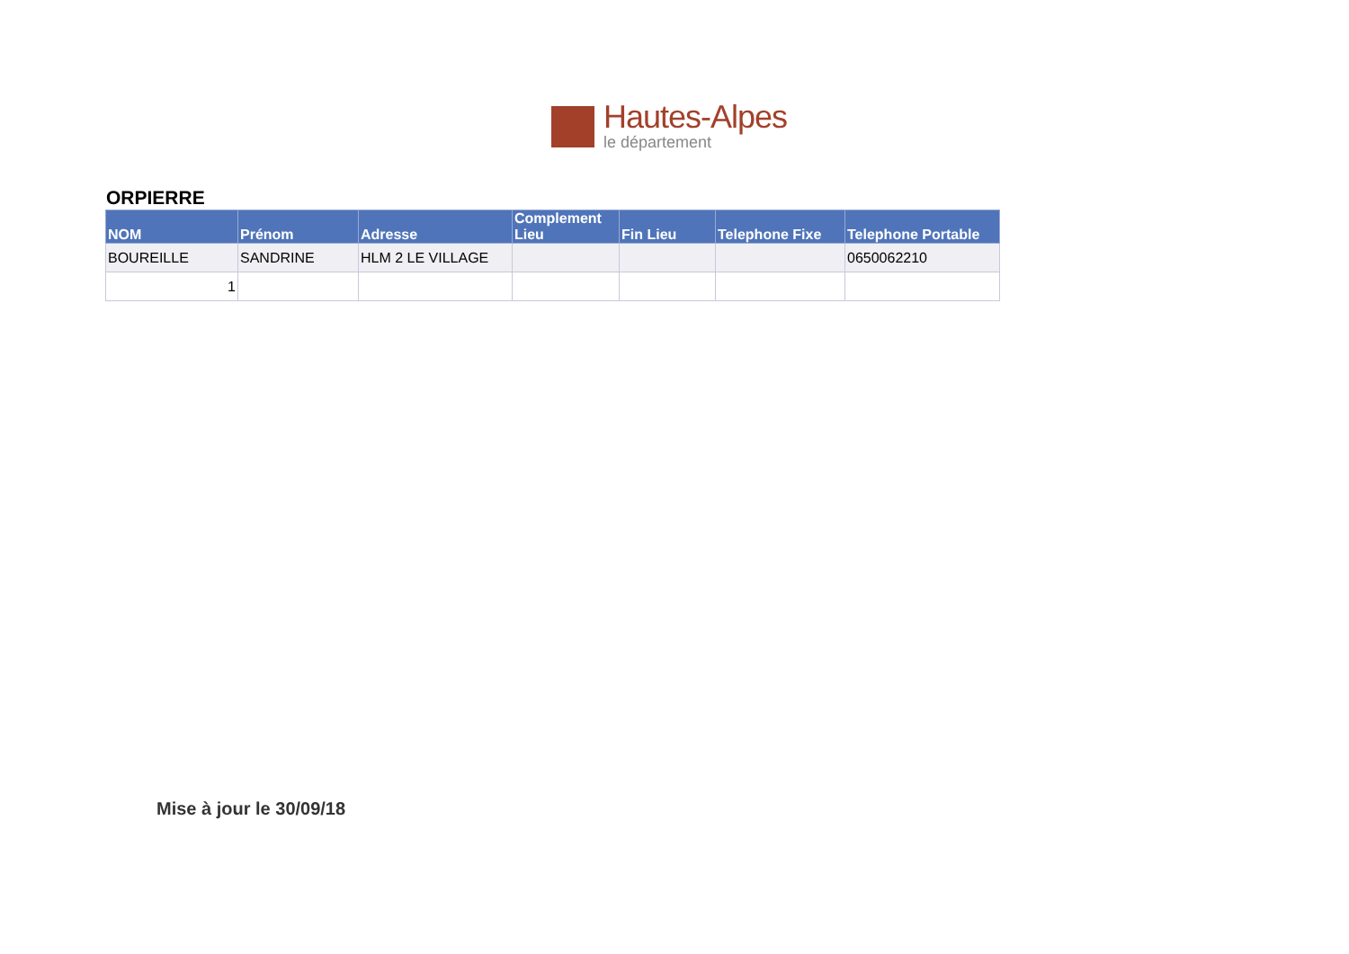Hautes-Alpes
le département
ORPIERRE
| NOM | Prénom | Adresse | Complement Lieu | Fin Lieu | Telephone Fixe | Telephone Portable |
| --- | --- | --- | --- | --- | --- | --- |
| BOUREILLE | SANDRINE | HLM 2 LE VILLAGE | | | | 0650062210 |
| 1 | | | | | | |
Mise à jour le 30/09/18